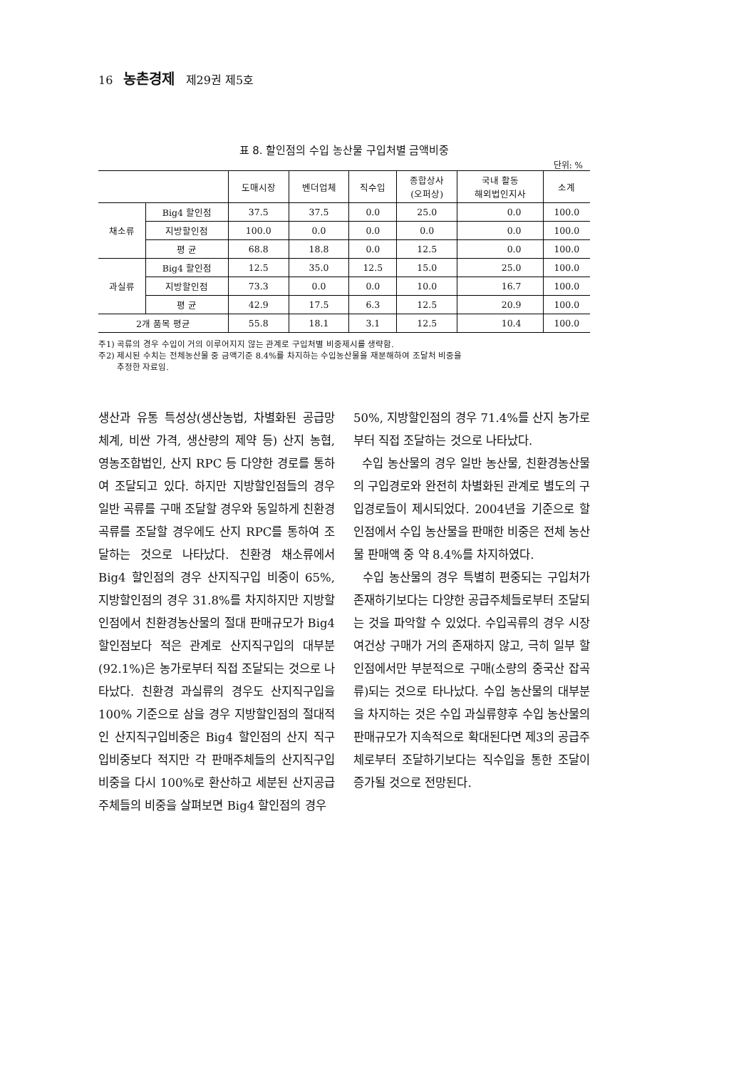16 농촌경제 제29권 제5호
표 8. 할인점의 수입 농산물 구입처별 금액비중
단위: %
| | | 도매시장 | 벤더업체 | 직수입 | 종합상사 (오퍼상) | 국내 활동 해외법인지사 | 소계 |
| --- | --- | --- | --- | --- | --- | --- | --- |
| 채소류 | Big4 할인점 | 37.5 | 37.5 | 0.0 | 25.0 | 0.0 | 100.0 |
| | 지방할인점 | 100.0 | 0.0 | 0.0 | 0.0 | 0.0 | 100.0 |
| | 평 균 | 68.8 | 18.8 | 0.0 | 12.5 | 0.0 | 100.0 |
| 과실류 | Big4 할인점 | 12.5 | 35.0 | 12.5 | 15.0 | 25.0 | 100.0 |
| | 지방할인점 | 73.3 | 0.0 | 0.0 | 10.0 | 16.7 | 100.0 |
| | 평 균 | 42.9 | 17.5 | 6.3 | 12.5 | 20.9 | 100.0 |
| 2개 품목 평균 | | 55.8 | 18.1 | 3.1 | 12.5 | 10.4 | 100.0 |
주1) 곡류의 경우 수입이 거의 이루어지지 않는 관계로 구입처별 비중제시를 생략함.
주2) 제시된 수치는 전체농산물 중 금액기준 8.4%를 차지하는 수입농산물을 재분해하여 조달처 비중을
추정한 자료임.
생산과 유통 특성상(생산농법, 차별화된 공급망 체계, 비싼 가격, 생산량의 제약 등) 산지 농협, 영농조합법인, 산지 RPC 등 다양한 경로를 통하여 조달되고 있다. 하지만 지방할인점들의 경우 일반 곡류를 구매 조달할 경우와 동일하게 친환경 곡류를 조달할 경우에도 산지 RPC를 통하여 조달하는 것으로 나타났다. 친환경 채소류에서 Big4 할인점의 경우 산지직구입 비중이 65%, 지방할인점의 경우 31.8%를 차지하지만 지방할인점에서 친환경농산물의 절대 판매규모가 Big4 할인점보다 적은 관계로 산지직구입의 대부분(92.1%)은 농가로부터 직접 조달되는 것으로 나타났다. 친환경 과실류의 경우도 산지직구입을 100% 기준으로 삼을 경우 지방할인점의 절대적인 산지직구입비중은 Big4 할인점의 산지 직구입비중보다 적지만 각 판매주체들의 산지직구입 비중을 다시 100%로 환산하고 세분된 산지공급주체들의 비중을 살펴보면 Big4 할인점의 경우
50%, 지방할인점의 경우 71.4%를 산지 농가로부터 직접 조달하는 것으로 나타났다.
수입 농산물의 경우 일반 농산물, 친환경농산물의 구입경로와 완전히 차별화된 관계로 별도의 구입경로들이 제시되었다. 2004년을 기준으로 할인점에서 수입 농산물을 판매한 비중은 전체 농산물 판매액 중 약 8.4%를 차지하였다.
수입 농산물의 경우 특별히 편중되는 구입처가 존재하기보다는 다양한 공급주체들로부터 조달되는 것을 파악할 수 있었다. 수입곡류의 경우 시장 여건상 구매가 거의 존재하지 않고, 극히 일부 할인점에서만 부분적으로 구매(소량의 중국산 잡곡류)되는 것으로 타나났다. 수입 농산물의 대부분을 차지하는 것은 수입 과실류향후 수입 농산물의 판매규모가 지속적으로 확대된다면 제3의 공급주체로부터 조달하기보다는 직수입을 통한 조달이 증가될 것으로 전망된다.